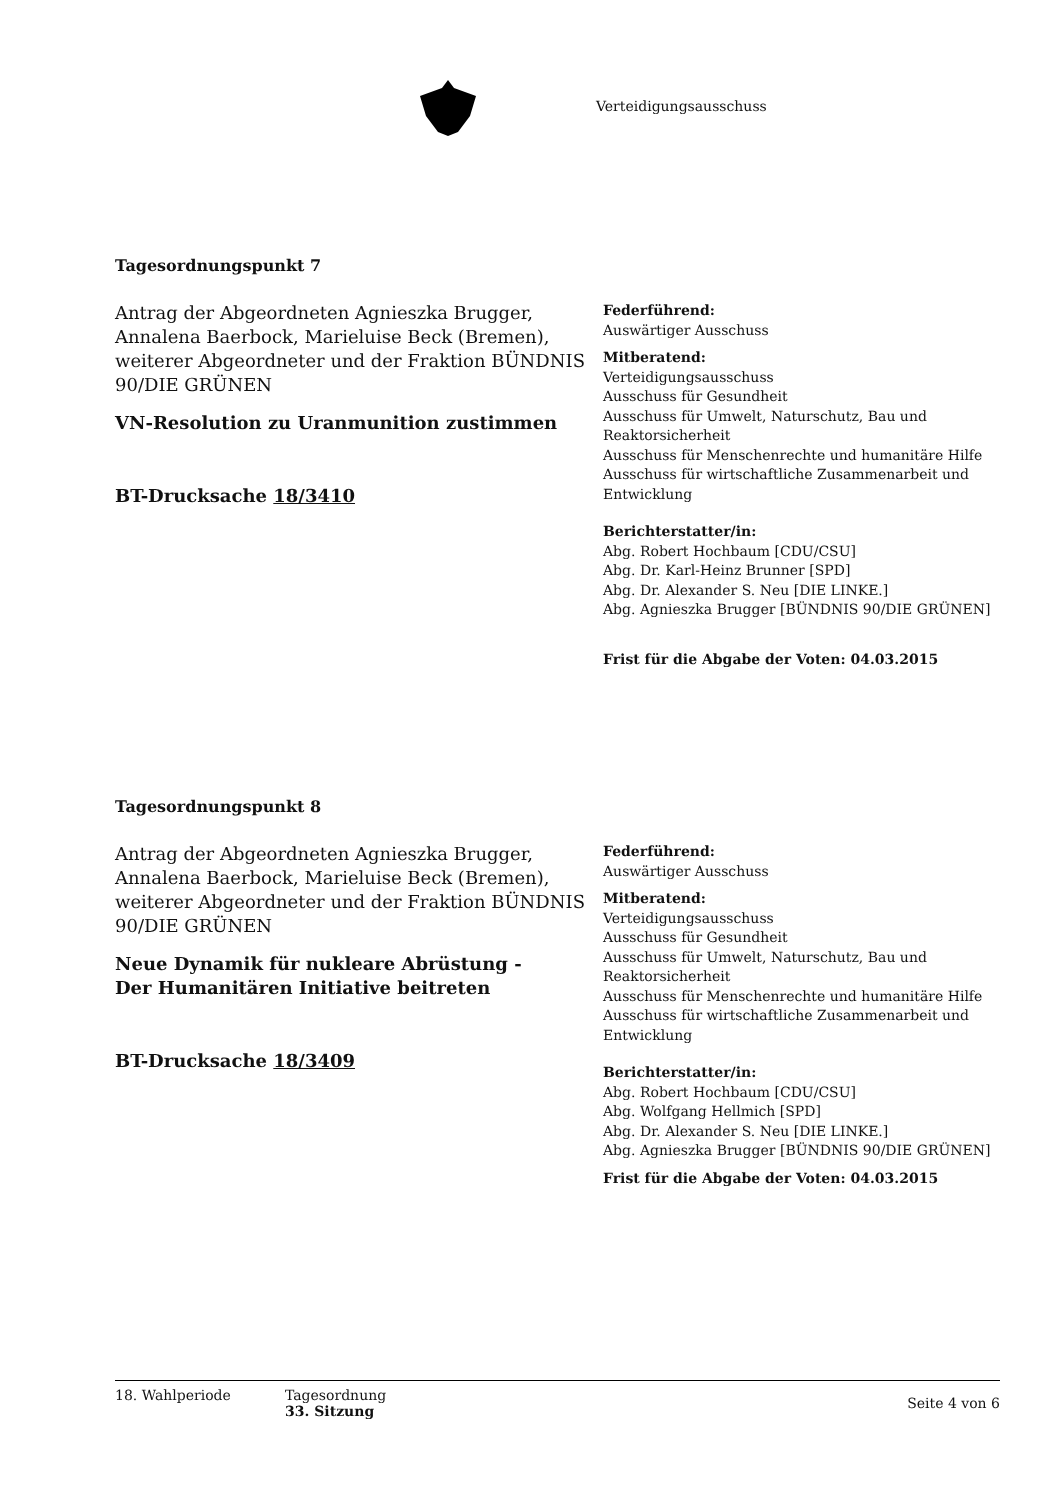Verteidigungsausschuss
Tagesordnungspunkt 7
Antrag der Abgeordneten Agnieszka Brugger, Annalena Baerbock, Marieluise Beck (Bremen), weiterer Abgeordneter und der Fraktion BÜNDNIS 90/DIE GRÜNEN
VN-Resolution zu Uranmunition zustimmen
BT-Drucksache 18/3410
Federführend:
Auswärtiger Ausschuss
Mitberatend:
Verteidigungsausschuss
Ausschuss für Gesundheit
Ausschuss für Umwelt, Naturschutz, Bau und Reaktorsicherheit
Ausschuss für Menschenrechte und humanitäre Hilfe
Ausschuss für wirtschaftliche Zusammenarbeit und Entwicklung
Berichterstatter/in:
Abg. Robert Hochbaum [CDU/CSU]
Abg. Dr. Karl-Heinz Brunner [SPD]
Abg. Dr. Alexander S. Neu [DIE LINKE.]
Abg. Agnieszka Brugger [BÜNDNIS 90/DIE GRÜNEN]
Frist für die Abgabe der Voten: 04.03.2015
Tagesordnungspunkt 8
Antrag der Abgeordneten Agnieszka Brugger, Annalena Baerbock, Marieluise Beck (Bremen), weiterer Abgeordneter und der Fraktion BÜNDNIS 90/DIE GRÜNEN
Neue Dynamik für nukleare Abrüstung -
Der Humanitären Initiative beitreten
BT-Drucksache 18/3409
Federführend:
Auswärtiger Ausschuss
Mitberatend:
Verteidigungsausschuss
Ausschuss für Gesundheit
Ausschuss für Umwelt, Naturschutz, Bau und Reaktorsicherheit
Ausschuss für Menschenrechte und humanitäre Hilfe
Ausschuss für wirtschaftliche Zusammenarbeit und Entwicklung
Berichterstatter/in:
Abg. Robert Hochbaum [CDU/CSU]
Abg. Wolfgang Hellmich [SPD]
Abg. Dr. Alexander S. Neu [DIE LINKE.]
Abg. Agnieszka Brugger [BÜNDNIS 90/DIE GRÜNEN]
Frist für die Abgabe der Voten: 04.03.2015
18. Wahlperiode Tagesordnung
33. Sitzung
Seite 4 von 6